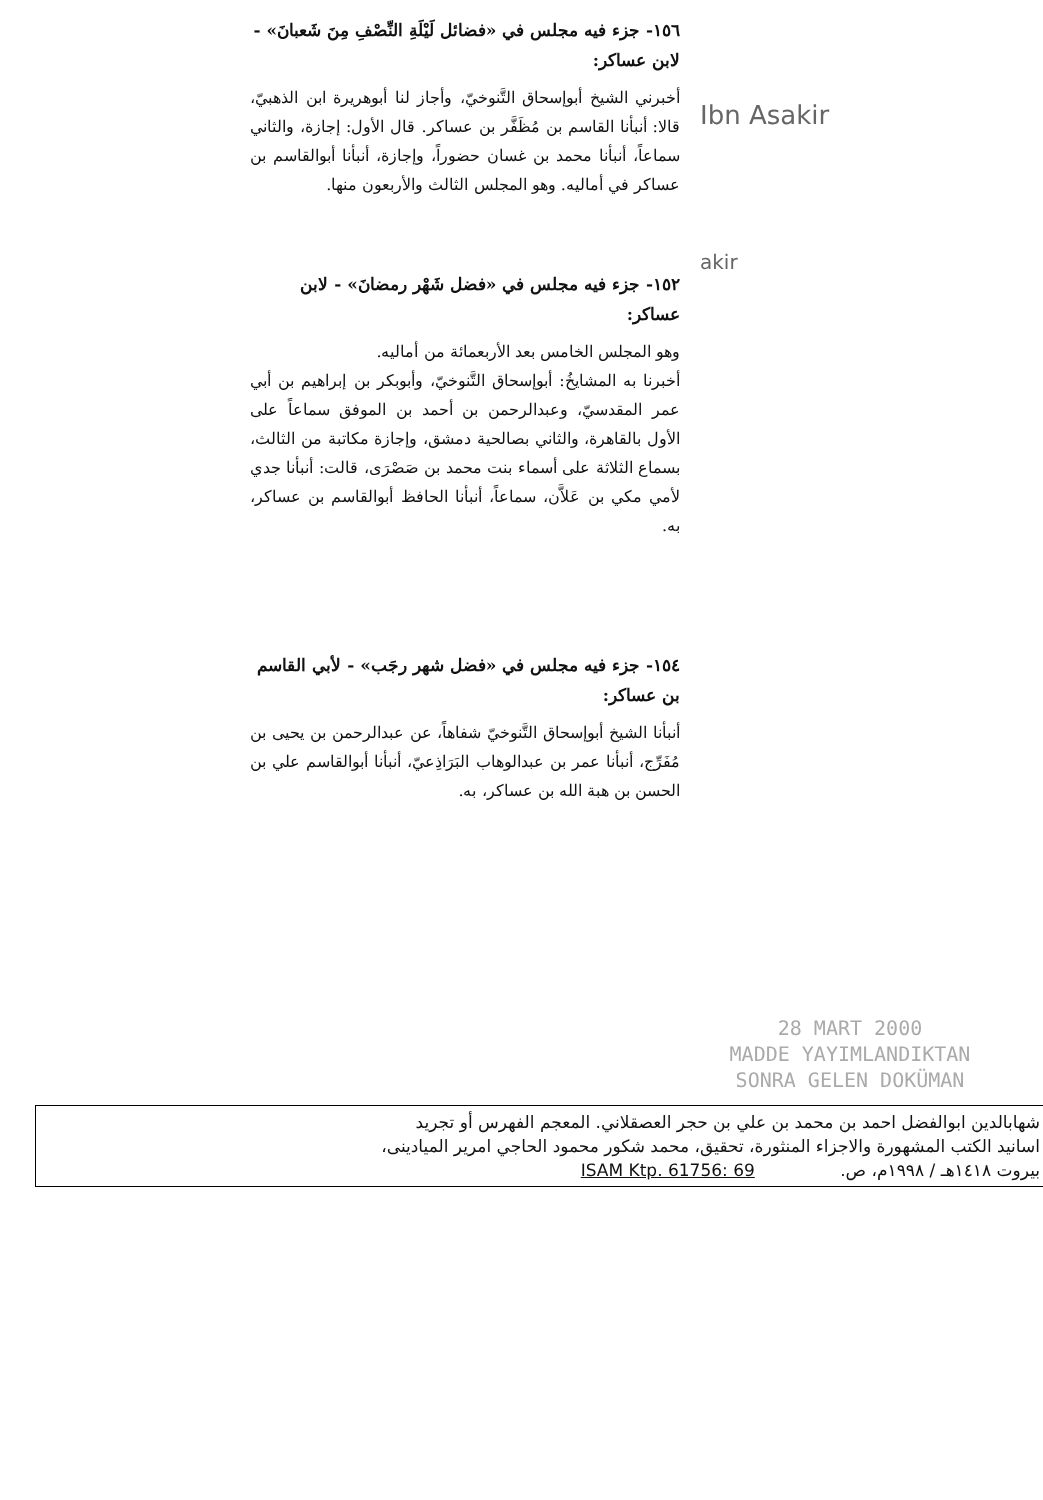١٥٦- جزء فيه مجلس في «فضائل لَيْلَةِ النِّصْفِ مِنَ شَعبانَ» - لابن عساكر:
أخبرني الشيخ أبوإسحاق التَّنوخيّ، وأجاز لنا أبوهريرة ابن الذهبيّ، قالا: أنبأنا القاسم بن مُظَفَّر بن عساكر. قال الأول: إجازة، والثاني سماعاً، أنبأنا محمد بن غسان حضوراً، وإجازة، أنبأنا أبوالقاسم بن عساكر في أماليه. وهو المجلس الثالث والأربعون منها.
١٥٢- جزء فيه مجلس في «فضل شَهْر رمضانَ» - لابن عساكر:
وهو المجلس الخامس بعد الأربعمائة من أماليه.
أخبرنا به المشايخُ: أبوإسحاق التَّنوخيّ، وأبوبكر بن إبراهيم بن أبي عمر المقدسيّ، وعبدالرحمن بن أحمد بن الموفق سماعاً على الأول بالقاهرة، والثاني بصالحية دمشق، وإجازة مكاتبة من الثالث، بسماع الثلاثة على أسماء بنت محمد بن صَصْرَى، قالت: أنبأنا جدي لأمي مكي بن عَلاَّن، سماعاً، أنبأنا الحافظ أبوالقاسم بن عساكر، به.
١٥٤- جزء فيه مجلس في «فضل شهر رجَب» - لأبي القاسم بن عساكر:
أنبأنا الشيخ أبوإسحاق التَّنوخيّ شفاهاً، عن عبدالرحمن بن يحيى بن مُفَرِّج، أنبأنا عمر بن عبدالوهاب البَرَاذِعيّ، أنبأنا أبوالقاسم علي بن الحسن بن هبة الله بن عساكر، به.
Ibn Asakir
akir
28 MART 2000
MADDE YAYIMLANDIKTAN
SONRA GELEN DOKÜMAN
شهابالدين ابوالفضل احمد بن محمد بن علي بن حجر العصقلاني. المعجم الفهرس أو تجريد
اسانيد الكتب المشهورة والاجزاء المنثورة، تحقيق، محمد شكور محمود الحاجي امرير الميادينى،
بيروت ١٤١٨هـ / ١٩٩٨م، ص. ISAM Ktp. 61756: 69